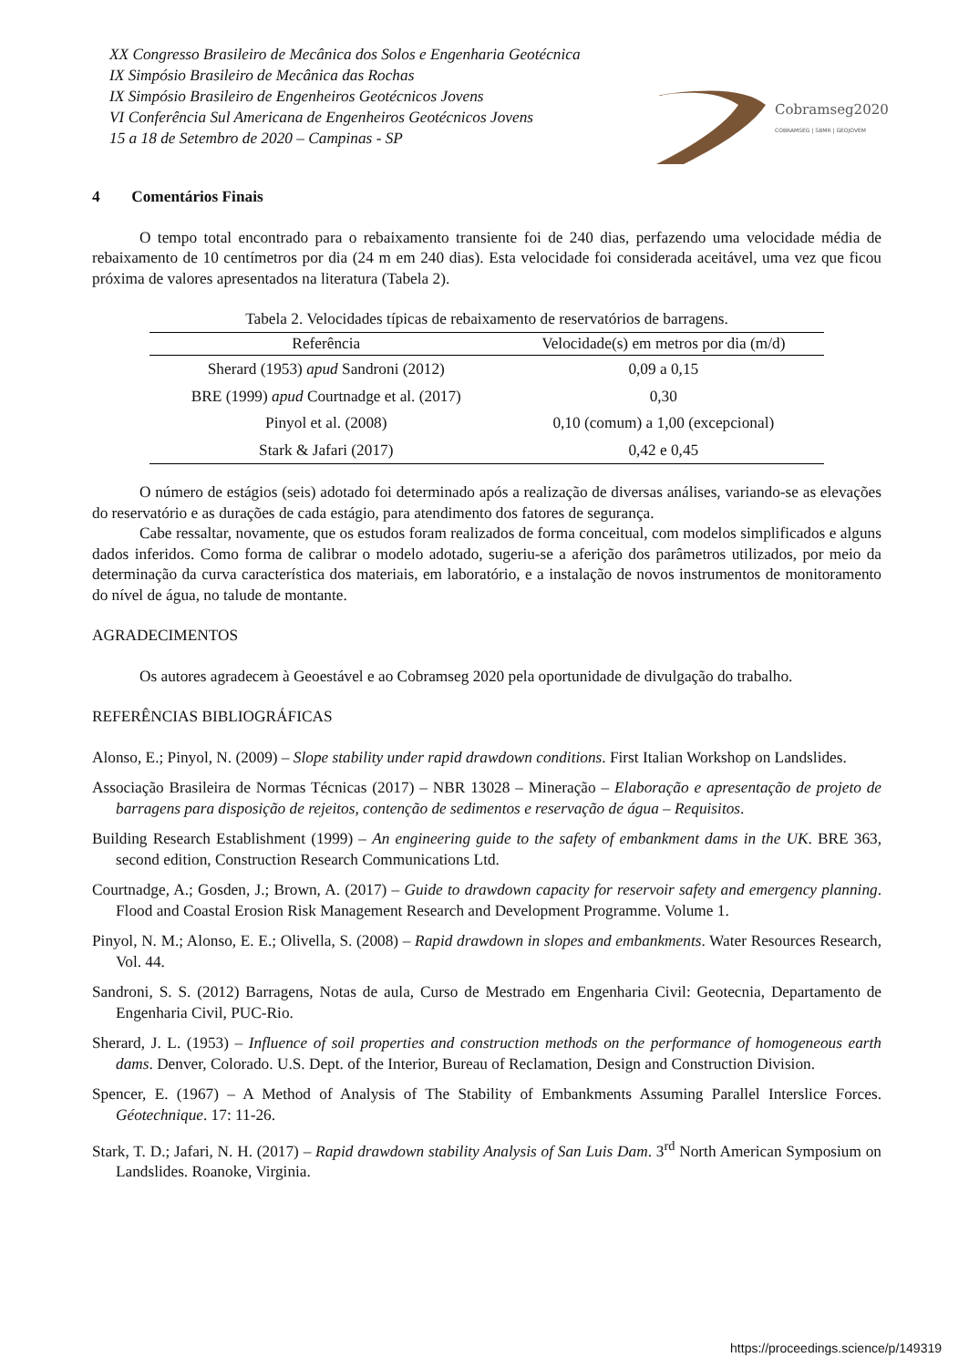XX Congresso Brasileiro de Mecânica dos Solos e Engenharia Geotécnica
IX Simpósio Brasileiro de Mecânica das Rochas
IX Simpósio Brasileiro de Engenheiros Geotécnicos Jovens
VI Conferência Sul Americana de Engenheiros Geotécnicos Jovens
15 a 18 de Setembro de 2020 – Campinas - SP
Cobramseg2020
COBRAMSEG | SBMR | GEOJOVEM
4 Comentários Finais
O tempo total encontrado para o rebaixamento transiente foi de 240 dias, perfazendo uma velocidade média de rebaixamento de 10 centímetros por dia (24 m em 240 dias). Esta velocidade foi considerada aceitável, uma vez que ficou próxima de valores apresentados na literatura (Tabela 2).
Tabela 2. Velocidades típicas de rebaixamento de reservatórios de barragens.
| Referência | Velocidade(s) em metros por dia (m/d) |
| --- | --- |
| Sherard (1953) apud Sandroni (2012) | 0,09 a 0,15 |
| BRE (1999) apud Courtnadge et al. (2017) | 0,30 |
| Pinyol et al. (2008) | 0,10 (comum) a 1,00 (excepcional) |
| Stark & Jafari (2017) | 0,42 e 0,45 |
O número de estágios (seis) adotado foi determinado após a realização de diversas análises, variando-se as elevações do reservatório e as durações de cada estágio, para atendimento dos fatores de segurança.
Cabe ressaltar, novamente, que os estudos foram realizados de forma conceitual, com modelos simplificados e alguns dados inferidos. Como forma de calibrar o modelo adotado, sugeriu-se a aferição dos parâmetros utilizados, por meio da determinação da curva característica dos materiais, em laboratório, e a instalação de novos instrumentos de monitoramento do nível de água, no talude de montante.
AGRADECIMENTOS
Os autores agradecem à Geoestável e ao Cobramseg 2020 pela oportunidade de divulgação do trabalho.
REFERÊNCIAS BIBLIOGRÁFICAS
Alonso, E.; Pinyol, N. (2009) – Slope stability under rapid drawdown conditions. First Italian Workshop on Landslides.
Associação Brasileira de Normas Técnicas (2017) – NBR 13028 – Mineração – Elaboração e apresentação de projeto de barragens para disposição de rejeitos, contenção de sedimentos e reservação de água – Requisitos.
Building Research Establishment (1999) – An engineering guide to the safety of embankment dams in the UK. BRE 363, second edition, Construction Research Communications Ltd.
Courtnadge, A.; Gosden, J.; Brown, A. (2017) – Guide to drawdown capacity for reservoir safety and emergency planning. Flood and Coastal Erosion Risk Management Research and Development Programme. Volume 1.
Pinyol, N. M.; Alonso, E. E.; Olivella, S. (2008) – Rapid drawdown in slopes and embankments. Water Resources Research, Vol. 44.
Sandroni, S. S. (2012) Barragens, Notas de aula, Curso de Mestrado em Engenharia Civil: Geotecnia, Departamento de Engenharia Civil, PUC-Rio.
Sherard, J. L. (1953) – Influence of soil properties and construction methods on the performance of homogeneous earth dams. Denver, Colorado. U.S. Dept. of the Interior, Bureau of Reclamation, Design and Construction Division.
Spencer, E. (1967) – A Method of Analysis of The Stability of Embankments Assuming Parallel Interslice Forces. Géotechnique. 17: 11-26.
Stark, T. D.; Jafari, N. H. (2017) – Rapid drawdown stability Analysis of San Luis Dam. 3<sup>rd</sup> North American Symposium on Landslides. Roanoke, Virginia.
https://proceedings.science/p/149319